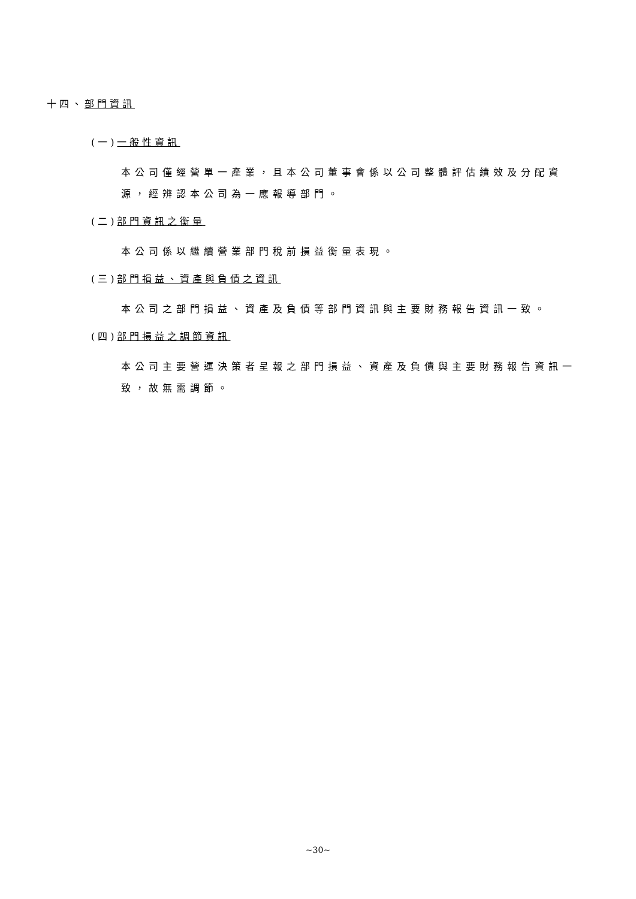十四、部門資訊
(一)一般性資訊
本公司僅經營單一產業，且本公司董事會係以公司整體評估績效及分配資源，經辨認本公司為一應報導部門。
(二)部門資訊之衡量
本公司係以繼續營業部門稅前損益衡量表現。
(三)部門損益、資產與負債之資訊
本公司之部門損益、資產及負債等部門資訊與主要財務報告資訊一致。
(四)部門損益之調節資訊
本公司主要營運決策者呈報之部門損益、資產及負債與主要財務報告資訊一致，故無需調節。
~30~